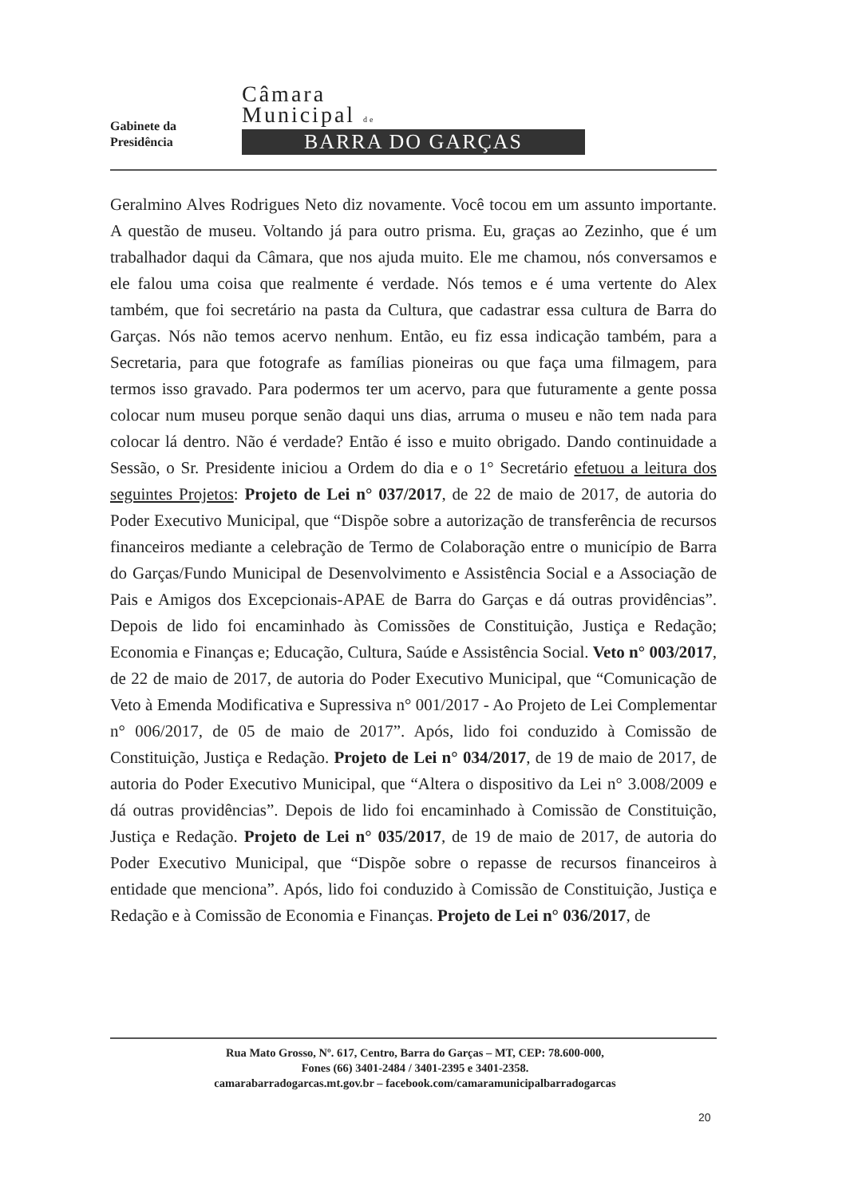Gabinete da
Presidência
Câmara
Municipal de
BARRA DO GARÇAS
Geralmino Alves Rodrigues Neto diz novamente. Você tocou em um assunto importante. A questão de museu. Voltando já para outro prisma. Eu, graças ao Zezinho, que é um trabalhador daqui da Câmara, que nos ajuda muito. Ele me chamou, nós conversamos e ele falou uma coisa que realmente é verdade. Nós temos e é uma vertente do Alex também, que foi secretário na pasta da Cultura, que cadastrar essa cultura de Barra do Garças. Nós não temos acervo nenhum. Então, eu fiz essa indicação também, para a Secretaria, para que fotografe as famílias pioneiras ou que faça uma filmagem, para termos isso gravado. Para podermos ter um acervo, para que futuramente a gente possa colocar num museu porque senão daqui uns dias, arruma o museu e não tem nada para colocar lá dentro. Não é verdade? Então é isso e muito obrigado. Dando continuidade a Sessão, o Sr. Presidente iniciou a Ordem do dia e o 1° Secretário efetuou a leitura dos seguintes Projetos: Projeto de Lei n° 037/2017, de 22 de maio de 2017, de autoria do Poder Executivo Municipal, que “Dispõe sobre a autorização de transferência de recursos financeiros mediante a celebração de Termo de Colaboração entre o município de Barra do Garças/Fundo Municipal de Desenvolvimento e Assistência Social e a Associação de Pais e Amigos dos Excepcionais-APAE de Barra do Garças e dá outras providências”. Depois de lido foi encaminhado às Comissões de Constituição, Justiça e Redação; Economia e Finanças e; Educação, Cultura, Saúde e Assistência Social. Veto n° 003/2017, de 22 de maio de 2017, de autoria do Poder Executivo Municipal, que “Comunicação de Veto à Emenda Modificativa e Supressiva n° 001/2017 - Ao Projeto de Lei Complementar n° 006/2017, de 05 de maio de 2017”. Após, lido foi conduzido à Comissão de Constituição, Justiça e Redação. Projeto de Lei n° 034/2017, de 19 de maio de 2017, de autoria do Poder Executivo Municipal, que “Altera o dispositivo da Lei n° 3.008/2009 e dá outras providências”. Depois de lido foi encaminhado à Comissão de Constituição, Justiça e Redação. Projeto de Lei n° 035/2017, de 19 de maio de 2017, de autoria do Poder Executivo Municipal, que “Dispõe sobre o repasse de recursos financeiros à entidade que menciona”. Após, lido foi conduzido à Comissão de Constituição, Justiça e Redação e à Comissão de Economia e Finanças. Projeto de Lei n° 036/2017, de
Rua Mato Grosso, Nº. 617, Centro, Barra do Garças – MT, CEP: 78.600-000,
Fones (66) 3401-2484 / 3401-2395 e 3401-2358.
camarabarradogarcas.mt.gov.br – facebook.com/camaramunicipalbarradogarcas
20